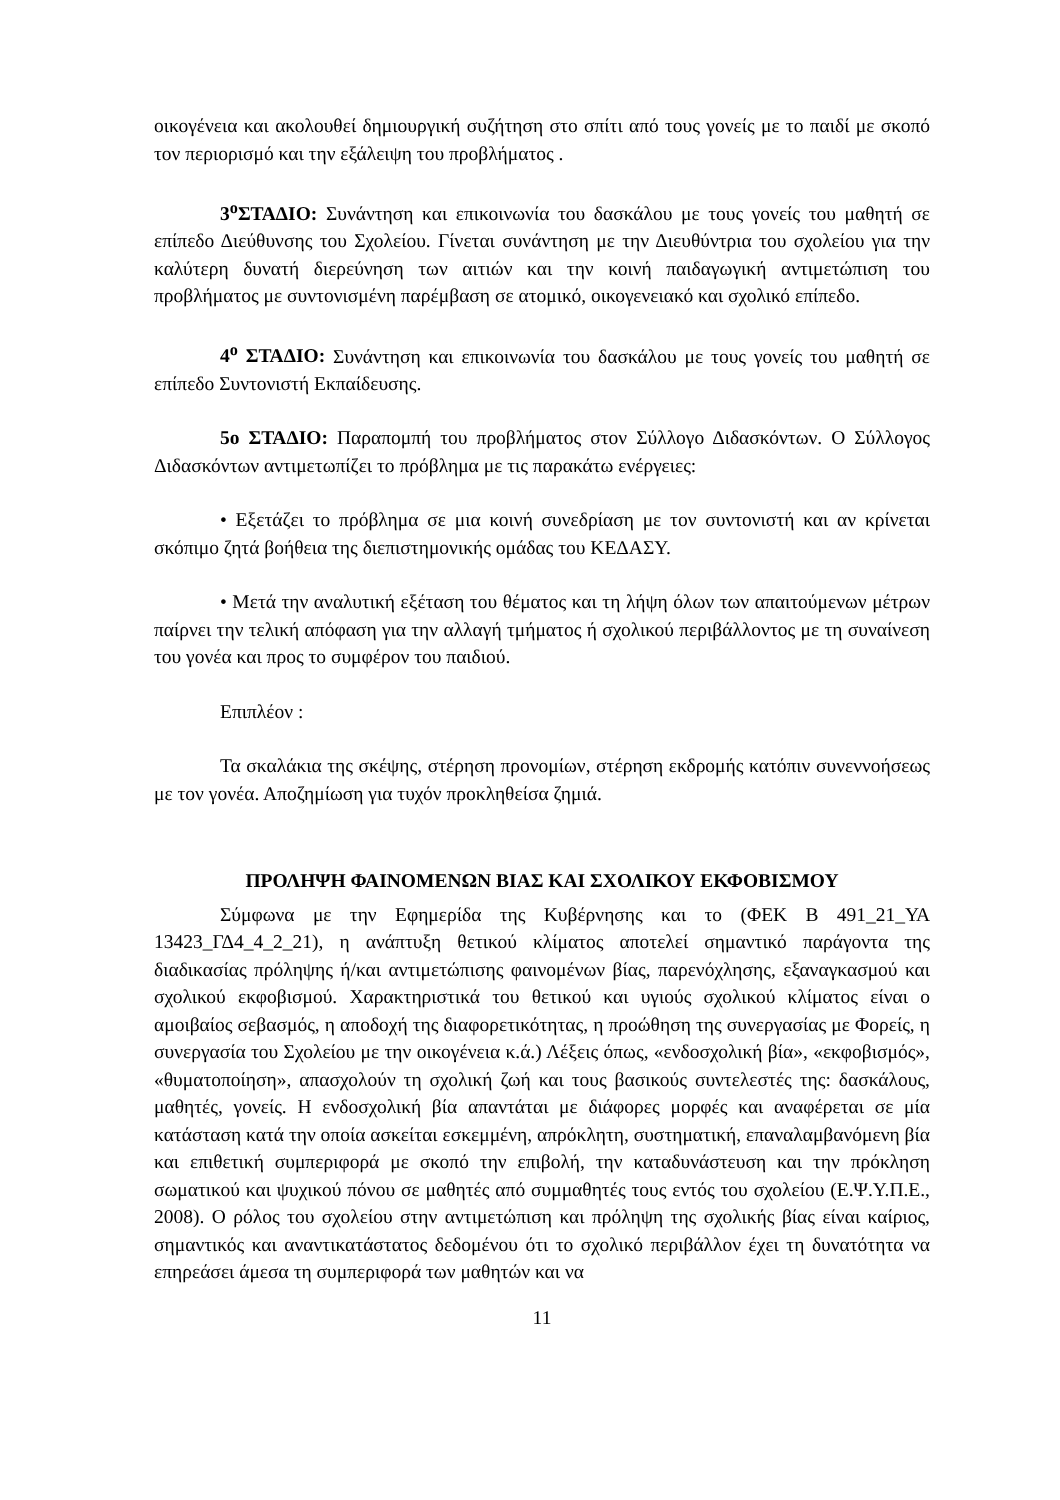οικογένεια και ακολουθεί δημιουργική συζήτηση στο σπίτι από τους γονείς με το παιδί με σκοπό τον περιορισμό και την εξάλειψη του προβλήματος .
3<sup>ο</sup>ΣΤΑΔΙΟ: Συνάντηση και επικοινωνία του δασκάλου με τους γονείς του μαθητή σε επίπεδο Διεύθυνσης του Σχολείου. Γίνεται συνάντηση με την Διευθύντρια του σχολείου για την καλύτερη δυνατή διερεύνηση των αιτιών και την κοινή παιδαγωγική αντιμετώπιση του προβλήματος με συντονισμένη παρέμβαση σε ατομικό, οικογενειακό και σχολικό επίπεδο.
4<sup>ο</sup> ΣΤΑΔΙΟ: Συνάντηση και επικοινωνία του δασκάλου με τους γονείς του μαθητή σε επίπεδο Συντονιστή Εκπαίδευσης.
5ο ΣΤΑΔΙΟ: Παραπομπή του προβλήματος στον Σύλλογο Διδασκόντων. Ο Σύλλογος Διδασκόντων αντιμετωπίζει το πρόβλημα με τις παρακάτω ενέργειες:
• Εξετάζει το πρόβλημα σε μια κοινή συνεδρίαση με τον συντονιστή και αν κρίνεται σκόπιμο ζητά βοήθεια της διεπιστημονικής ομάδας του ΚΕΔΑΣΥ.
• Μετά την αναλυτική εξέταση του θέματος και τη λήψη όλων των απαιτούμενων μέτρων παίρνει την τελική απόφαση για την αλλαγή τμήματος ή σχολικού περιβάλλοντος με τη συναίνεση του γονέα και προς το συμφέρον του παιδιού.
Επιπλέον :
Τα σκαλάκια της σκέψης, στέρηση προνομίων, στέρηση εκδρομής κατόπιν συνεννοήσεως με τον γονέα. Αποζημίωση για τυχόν προκληθείσα ζημιά.
ΠΡΟΛΗΨΗ ΦΑΙΝΟΜΕΝΩΝ ΒΙΑΣ ΚΑΙ ΣΧΟΛΙΚΟΥ ΕΚΦΟΒΙΣΜΟΥ
Σύμφωνα με την Εφημερίδα της Κυβέρνησης και το (ΦΕΚ Β 491_21_ΥΑ 13423_ΓΔ4_4_2_21), η ανάπτυξη θετικού κλίματος αποτελεί σημαντικό παράγοντα της διαδικασίας πρόληψης ή/και αντιμετώπισης φαινομένων βίας, παρενόχλησης, εξαναγκασμού και σχολικού εκφοβισμού. Χαρακτηριστικά του θετικού και υγιούς σχολικού κλίματος είναι ο αμοιβαίος σεβασμός, η αποδοχή της διαφορετικότητας, η προώθηση της συνεργασίας με Φορείς, η συνεργασία του Σχολείου με την οικογένεια κ.ά.) Λέξεις όπως, «ενδοσχολική βία», «εκφοβισμός», «θυματοποίηση», απασχολούν τη σχολική ζωή και τους βασικούς συντελεστές της: δασκάλους, μαθητές, γονείς. Η ενδοσχολική βία απαντάται με διάφορες μορφές και αναφέρεται σε μία κατάσταση κατά την οποία ασκείται εσκεμμένη, απρόκλητη, συστηματική, επαναλαμβανόμενη βία και επιθετική συμπεριφορά με σκοπό την επιβολή, την καταδυνάστευση και την πρόκληση σωματικού και ψυχικού πόνου σε μαθητές από συμμαθητές τους εντός του σχολείου (Ε.Ψ.Υ.Π.Ε., 2008). Ο ρόλος του σχολείου στην αντιμετώπιση και πρόληψη της σχολικής βίας είναι καίριος, σημαντικός και αναντικατάστατος δεδομένου ότι το σχολικό περιβάλλον έχει τη δυνατότητα να επηρεάσει άμεσα τη συμπεριφορά των μαθητών και να
11